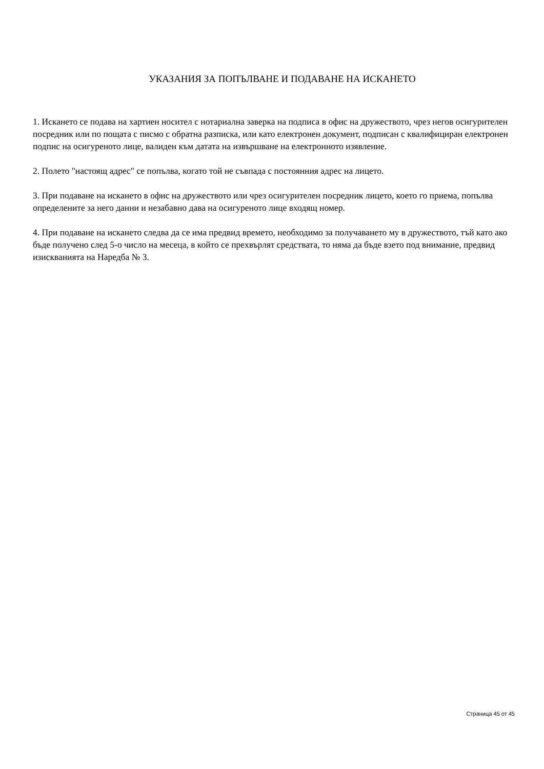УКАЗАНИЯ ЗА ПОПЪЛВАНЕ И ПОДАВАНЕ НА ИСКАНЕТО
1. Искането се подава на хартиен носител с нотариална заверка на подписа в офис на дружеството, чрез негов осигурителен посредник или по пощата с писмо с обратна разписка, или като електронен документ, подписан с квалифициран електронен подпис на осигуреното лице, валиден към датата на извършване на електронното изявление.
2. Полето "настоящ адрес" се попълва, когато той не съвпада с постоянния адрес на лицето.
3. При подаване на искането в офис на дружеството или чрез осигурителен посредник лицето, което го приема, попълва определените за него данни и незабавно дава на осигуреното лице входящ номер.
4. При подаване на искането следва да се има предвид времето, необходимо за получаването му в дружеството, тъй като ако бъде получено след 5-о число на месеца, в който се прехвърлят средствата, то няма да бъде взето под внимание, предвид изискванията на Наредба № 3.
Страница 45 от 45